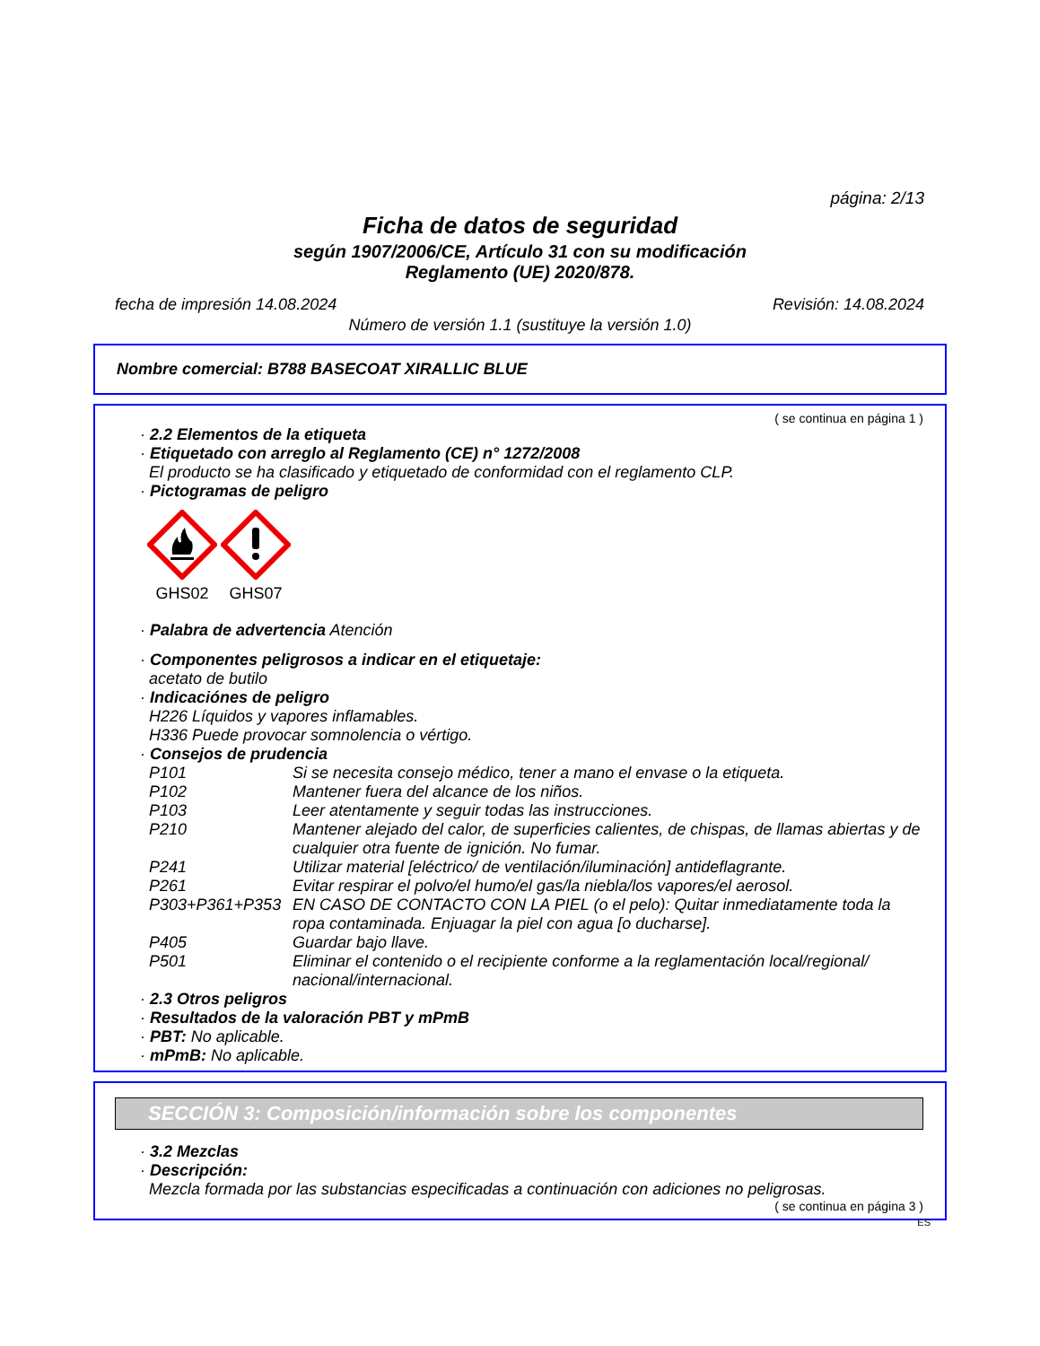página: 2/13
Ficha de datos de seguridad
según 1907/2006/CE, Artículo 31 con su modificación
Reglamento (UE) 2020/878.
fecha de impresión 14.08.2024 Revisión: 14.08.2024
Número de versión 1.1 (sustituye la versión 1.0)
Nombre comercial: B788 BASECOAT XIRALLIC BLUE
( se continua en página 1 )
· 2.2 Elementos de la etiqueta
· Etiquetado con arreglo al Reglamento (CE) n° 1272/2008
El producto se ha clasificado y etiquetado de conformidad con el reglamento CLP.
· Pictogramas de peligro
GHS02 GHS07
· Palabra de advertencia Atención
· Componentes peligrosos a indicar en el etiquetaje:
acetato de butilo
· Indicaciónes de peligro
H226 Líquidos y vapores inflamables.
H336 Puede provocar somnolencia o vértigo.
· Consejos de prudencia
| P101 | Si se necesita consejo médico, tener a mano el envase o la etiqueta. |
| P102 | Mantener fuera del alcance de los niños. |
| P103 | Leer atentamente y seguir todas las instrucciones. |
| P210 | Mantener alejado del calor, de superficies calientes, de chispas, de llamas abiertas y de cualquier otra fuente de ignición. No fumar. |
| P241 | Utilizar material [eléctrico/ de ventilación/iluminación] antideflagrante. |
| P261 | Evitar respirar el polvo/el humo/el gas/la niebla/los vapores/el aerosol. |
| P303+P361+P353 | EN CASO DE CONTACTO CON LA PIEL (o el pelo): Quitar inmediatamente toda la ropa contaminada. Enjuagar la piel con agua [o ducharse]. |
| P405 | Guardar bajo llave. |
| P501 | Eliminar el contenido o el recipiente conforme a la reglamentación local/regional/ nacional/internacional. |
· 2.3 Otros peligros
· Resultados de la valoración PBT y mPmB
· PBT: No aplicable.
· mPmB: No aplicable.
SECCIÓN 3: Composición/información sobre los componentes
· 3.2 Mezclas
· Descripción:
Mezcla formada por las substancias especificadas a continuación con adiciones no peligrosas.
( se continua en página 3 )
ES